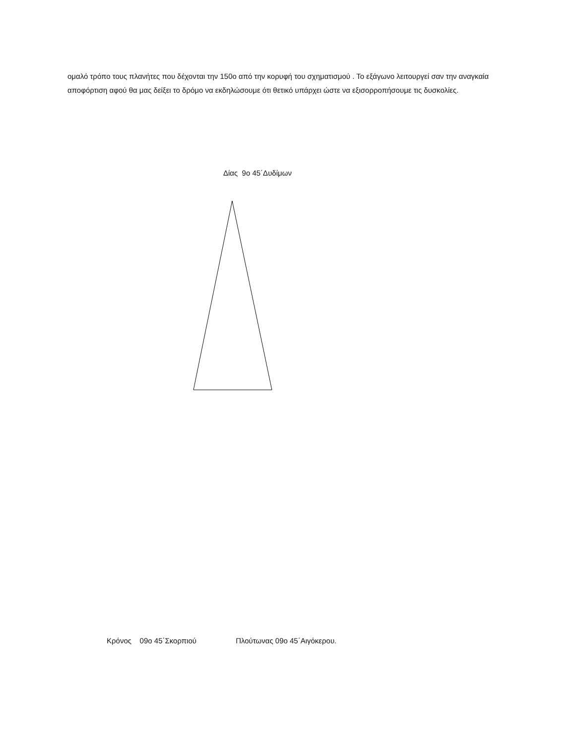ομαλό τρόπο τους πλανήτες που δέχονται την 150ο από την κορυφή του σχηματισμού . Το εξάγωνο λειτουργεί σαν την αναγκαία αποφόρτιση αφού θα μας δείξει το δρόμο να εκδηλώσουμε ότι θετικό υπάρχει ώστε να εξισορροπήσουμε τις δυσκολίες.
Δίας 9ο 45΄Δυδίμων
Κρόνος 09ο 45΄Σκορπιού Πλούτωνας 09ο 45΄Αιγόκερου.